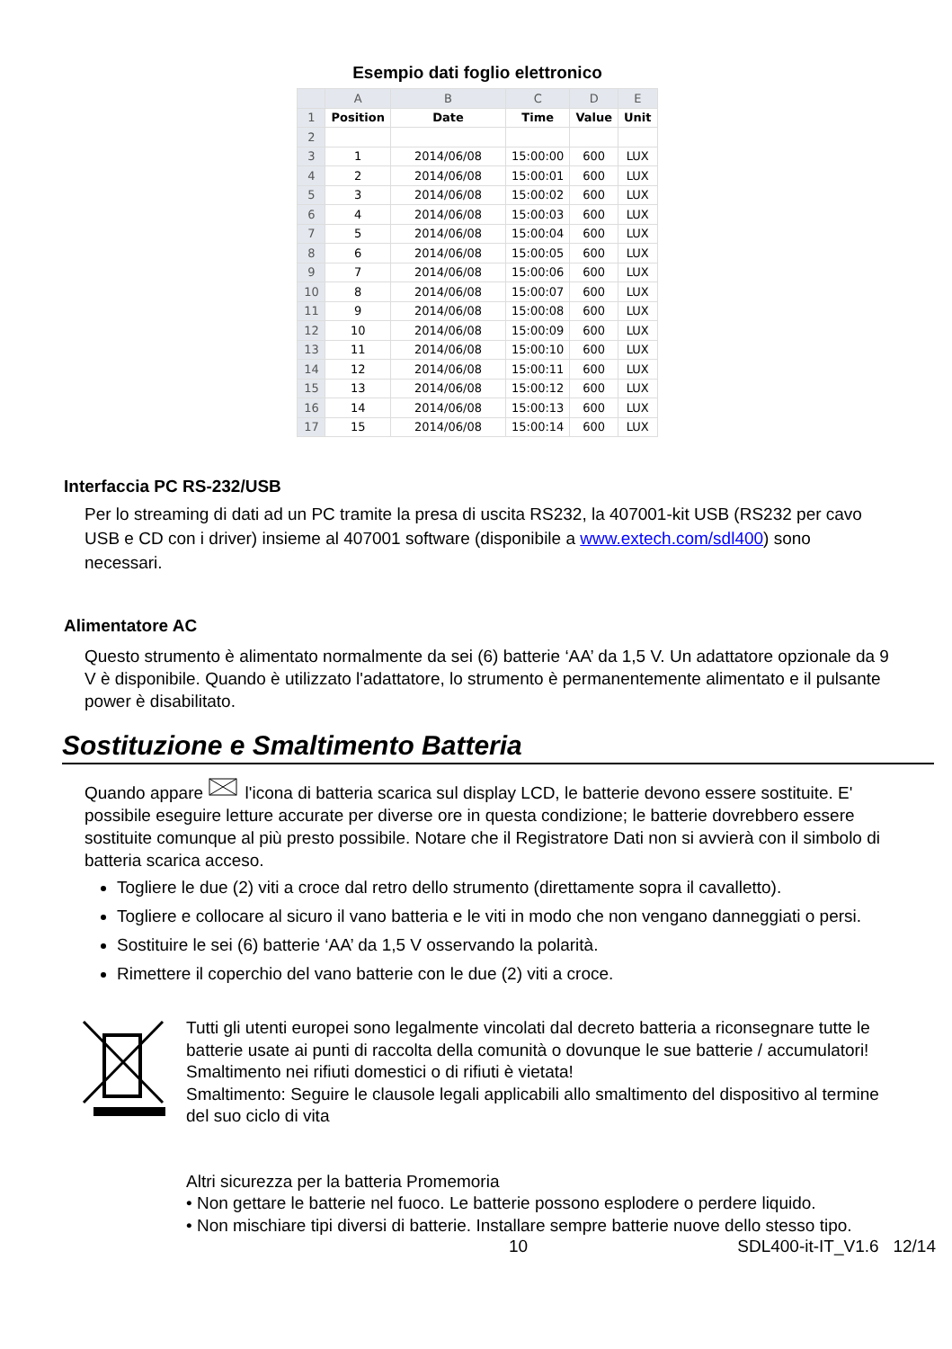Esempio dati foglio elettronico
| | A | B | C | D | E |
| --- | --- | --- | --- | --- | --- |
| 1 | Position | Date | Time | Value | Unit |
| 2 | | | | | |
| 3 | 1 | 2014/06/08 | 15:00:00 | 600 | LUX |
| 4 | 2 | 2014/06/08 | 15:00:01 | 600 | LUX |
| 5 | 3 | 2014/06/08 | 15:00:02 | 600 | LUX |
| 6 | 4 | 2014/06/08 | 15:00:03 | 600 | LUX |
| 7 | 5 | 2014/06/08 | 15:00:04 | 600 | LUX |
| 8 | 6 | 2014/06/08 | 15:00:05 | 600 | LUX |
| 9 | 7 | 2014/06/08 | 15:00:06 | 600 | LUX |
| 10 | 8 | 2014/06/08 | 15:00:07 | 600 | LUX |
| 11 | 9 | 2014/06/08 | 15:00:08 | 600 | LUX |
| 12 | 10 | 2014/06/08 | 15:00:09 | 600 | LUX |
| 13 | 11 | 2014/06/08 | 15:00:10 | 600 | LUX |
| 14 | 12 | 2014/06/08 | 15:00:11 | 600 | LUX |
| 15 | 13 | 2014/06/08 | 15:00:12 | 600 | LUX |
| 16 | 14 | 2014/06/08 | 15:00:13 | 600 | LUX |
| 17 | 15 | 2014/06/08 | 15:00:14 | 600 | LUX |
Interfaccia PC RS-232/USB
Per lo streaming di dati ad un PC tramite la presa di uscita RS232, la 407001-kit USB (RS232 per cavo USB e CD con i driver) insieme al 407001 software (disponibile a www.extech.com/sdl400) sono necessari.
Alimentatore AC
Questo strumento è alimentato normalmente da sei (6) batterie ‘AA’ da 1,5 V. Un adattatore opzionale da 9 V è disponibile. Quando è utilizzato l'adattatore, lo strumento è permanentemente alimentato e il pulsante power è disabilitato.
Sostituzione e Smaltimento Batteria
Quando appare l'icona di batteria scarica sul display LCD, le batterie devono essere sostituite. E' possibile eseguire letture accurate per diverse ore in questa condizione; le batterie dovrebbero essere sostituite comunque al più presto possibile. Notare che il Registratore Dati non si avvierà con il simbolo di batteria scarica acceso.
Togliere le due (2) viti a croce dal retro dello strumento (direttamente sopra il cavalletto).
Togliere e collocare al sicuro il vano batteria e le viti in modo che non vengano danneggiati o persi.
Sostituire le sei (6) batterie ‘AA’ da 1,5 V osservando la polarità.
Rimettere il coperchio del vano batterie con le due (2) viti a croce.
Tutti gli utenti europei sono legalmente vincolati dal decreto batteria a riconsegnare tutte le batterie usate ai punti di raccolta della comunità o dovunque le sue batterie / accumulatori!
Smaltimento nei rifiuti domestici o di rifiuti è vietata!
Smaltimento: Seguire le clausole legali applicabili allo smaltimento del dispositivo al termine del suo ciclo di vita
Altri sicurezza per la batteria Promemoria
• Non gettare le batterie nel fuoco. Le batterie possono esplodere o perdere liquido.
• Non mischiare tipi diversi di batterie. Installare sempre batterie nuove dello stesso tipo.
10 SDL400-it-IT_V1.6 12/14